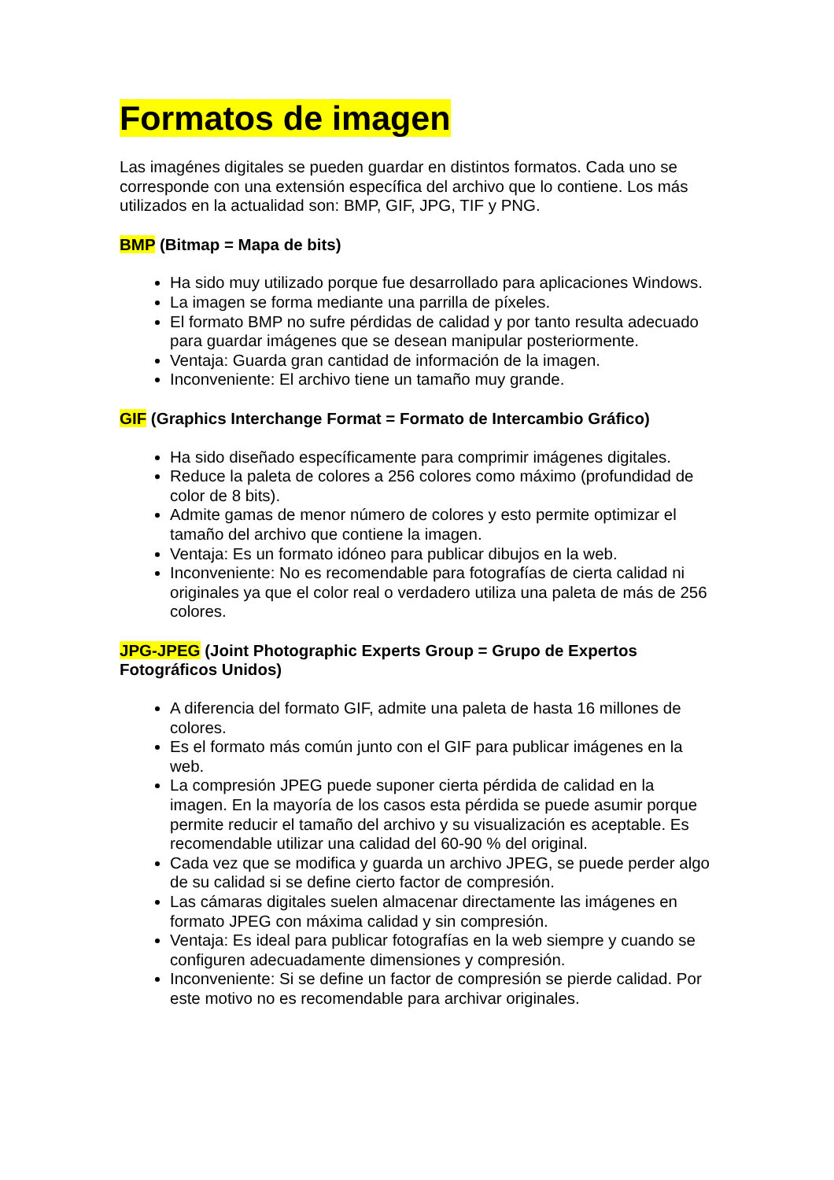Formatos de imagen
Las imagénes digitales se pueden guardar en distintos formatos. Cada uno se corresponde con una extensión específica del archivo que lo contiene. Los más utilizados en la actualidad son: BMP, GIF, JPG, TIF y PNG.
BMP (Bitmap = Mapa de bits)
Ha sido muy utilizado porque fue desarrollado para aplicaciones Windows.
La imagen se forma mediante una parrilla de píxeles.
El formato BMP no sufre pérdidas de calidad y por tanto resulta adecuado para guardar imágenes que se desean manipular posteriormente.
Ventaja: Guarda gran cantidad de información de la imagen.
Inconveniente: El archivo tiene un tamaño muy grande.
GIF (Graphics Interchange Format = Formato de Intercambio Gráfico)
Ha sido diseñado específicamente para comprimir imágenes digitales.
Reduce la paleta de colores a 256 colores como máximo (profundidad de color de 8 bits).
Admite gamas de menor número de colores y esto permite optimizar el tamaño del archivo que contiene la imagen.
Ventaja: Es un formato idóneo para publicar dibujos en la web.
Inconveniente: No es recomendable para fotografías de cierta calidad ni originales ya que el color real o verdadero utiliza una paleta de más de 256 colores.
JPG-JPEG (Joint Photographic Experts Group = Grupo de Expertos Fotográficos Unidos)
A diferencia del formato GIF, admite una paleta de hasta 16 millones de colores.
Es el formato más común junto con el GIF para publicar imágenes en la web.
La compresión JPEG puede suponer cierta pérdida de calidad en la imagen. En la mayoría de los casos esta pérdida se puede asumir porque permite reducir el tamaño del archivo y su visualización es aceptable. Es recomendable utilizar una calidad del 60-90 % del original.
Cada vez que se modifica y guarda un archivo JPEG, se puede perder algo de su calidad si se define cierto factor de compresión.
Las cámaras digitales suelen almacenar directamente las imágenes en formato JPEG con máxima calidad y sin compresión.
Ventaja: Es ideal para publicar fotografías en la web siempre y cuando se configuren adecuadamente dimensiones y compresión.
Inconveniente: Si se define un factor de compresión se pierde calidad. Por este motivo no es recomendable para archivar originales.